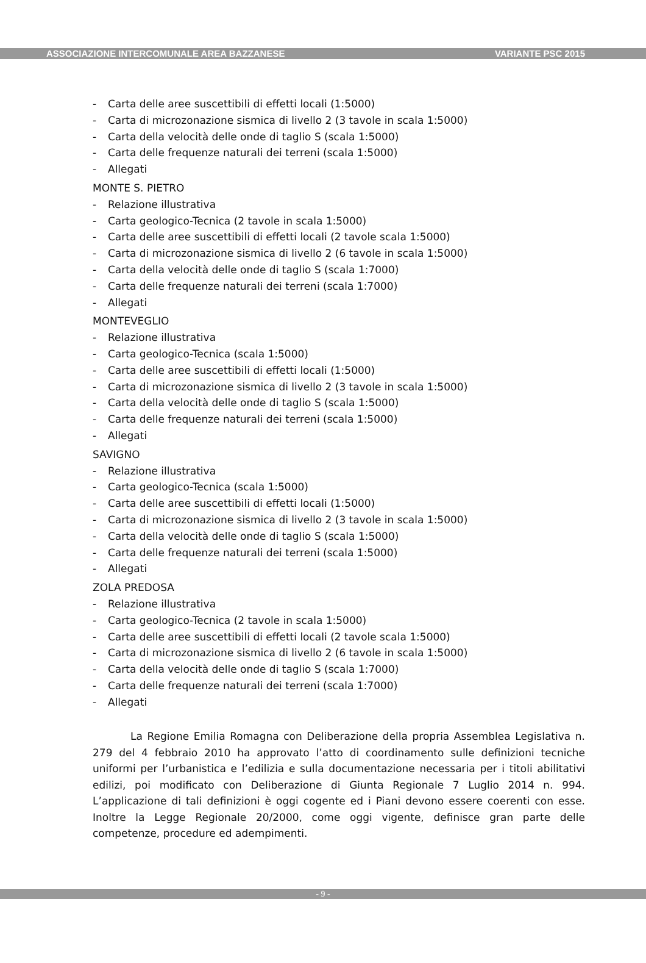ASSOCIAZIONE INTERCOMUNALE AREA BAZZANESE VARIANTE PSC 2015
- Carta delle aree suscettibili di effetti locali (1:5000)
- Carta di microzonazione sismica di livello 2 (3 tavole in scala 1:5000)
- Carta della velocità delle onde di taglio S (scala 1:5000)
- Carta delle frequenze naturali dei terreni (scala 1:5000)
- Allegati
MONTE S. PIETRO
- Relazione illustrativa
- Carta geologico-Tecnica (2 tavole in scala 1:5000)
- Carta delle aree suscettibili di effetti locali (2 tavole scala 1:5000)
- Carta di microzonazione sismica di livello 2 (6 tavole in scala 1:5000)
- Carta della velocità delle onde di taglio S (scala 1:7000)
- Carta delle frequenze naturali dei terreni (scala 1:7000)
- Allegati
MONTEVEGLIO
- Relazione illustrativa
- Carta geologico-Tecnica (scala 1:5000)
- Carta delle aree suscettibili di effetti locali (1:5000)
- Carta di microzonazione sismica di livello 2 (3 tavole in scala 1:5000)
- Carta della velocità delle onde di taglio S (scala 1:5000)
- Carta delle frequenze naturali dei terreni (scala 1:5000)
- Allegati
SAVIGNO
- Relazione illustrativa
- Carta geologico-Tecnica (scala 1:5000)
- Carta delle aree suscettibili di effetti locali (1:5000)
- Carta di microzonazione sismica di livello 2 (3 tavole in scala 1:5000)
- Carta della velocità delle onde di taglio S (scala 1:5000)
- Carta delle frequenze naturali dei terreni (scala 1:5000)
- Allegati
ZOLA PREDOSA
- Relazione illustrativa
- Carta geologico-Tecnica (2 tavole in scala 1:5000)
- Carta delle aree suscettibili di effetti locali (2 tavole scala 1:5000)
- Carta di microzonazione sismica di livello 2 (6 tavole in scala 1:5000)
- Carta della velocità delle onde di taglio S (scala 1:7000)
- Carta delle frequenze naturali dei terreni (scala 1:7000)
- Allegati
La Regione Emilia Romagna con Deliberazione della propria Assemblea Legislativa n. 279 del 4 febbraio 2010 ha approvato l’atto di coordinamento sulle definizioni tecniche uniformi per l’urbanistica e l’edilizia e sulla documentazione necessaria per i titoli abilitativi edilizi, poi modificato con Deliberazione di Giunta Regionale 7 Luglio 2014 n. 994. L’applicazione di tali definizioni è oggi cogente ed i Piani devono essere coerenti con esse. Inoltre la Legge Regionale 20/2000, come oggi vigente, definisce gran parte delle competenze, procedure ed adempimenti.
- 9 -